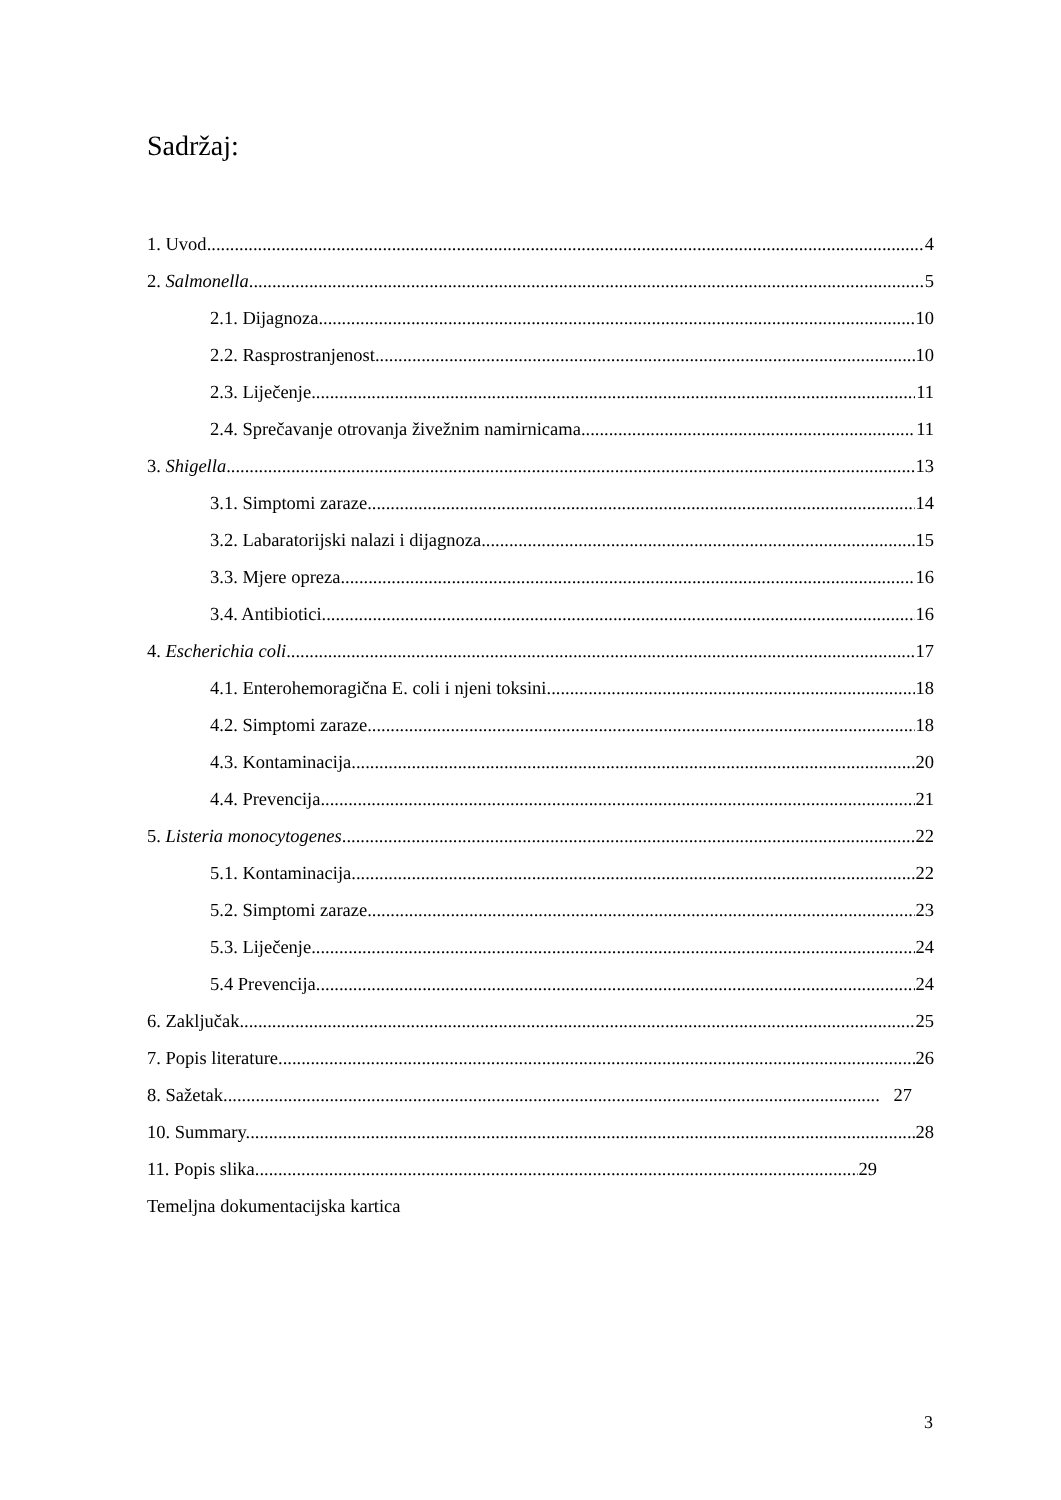Sadržaj:
1. Uvod 4
2. Salmonella 5
2.1. Dijagnoza 10
2.2. Rasprostranjenost 10
2.3. Liječenje 11
2.4. Sprečavanje otrovanja živežnim namirnicama 11
3. Shigella 13
3.1. Simptomi zaraze 14
3.2. Labaratorijski nalazi i dijagnoza 15
3.3. Mjere opreza 16
3.4. Antibiotici 16
4. Escherichia coli 17
4.1. Enterohemoragična E. coli i njeni toksini 18
4.2. Simptomi zaraze 18
4.3. Kontaminacija 20
4.4. Prevencija 21
5. Listeria monocytogenes 22
5.1. Kontaminacija 22
5.2. Simptomi zaraze 23
5.3. Liječenje 24
5.4 Prevencija 24
6. Zaključak 25
7. Popis literature 26
8. Sažetak 27
10. Summary 28
11. Popis slika 29
Temeljna dokumentacijska kartica
3